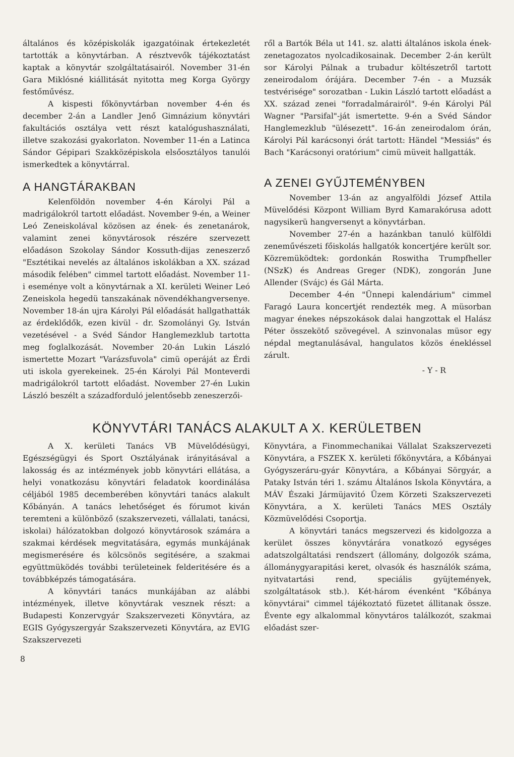általános és középiskolák igazgatóinak értekezletét tartották a könyvtárban. A résztvevők tájékoztatást kaptak a könyvtár szolgáltatásairól. November 31-én Gara Miklósné kiállitását nyitotta meg Korga György festőművész.
A kispesti főkönyvtárban november 4-én és december 2-án a Landler Jenő Gimnázium könyvtári fakultációs osztálya vett részt katalógushasználati, illetve szakozási gyakorlaton. November 11-én a Latinca Sándor Gépipari Szakközépiskola elsőosztályos tanulói ismerkedtek a könyvtárral.
A HANGTÁRAKBAN
Kelenföldön november 4-én Károlyi Pál a madrigálokról tartott előadást. November 9-én, a Weiner Leó Zeneiskolával közösen az ének- és zenetanárok, valamint zenei könyvtárosok részére szervezett előadáson Szokolay Sándor Kossuth-dijas zeneszerző "Esztétikai nevelés az általános iskolákban a XX. század második felében" cimmel tartott előadást. November 11-i eseménye volt a könyvtárnak a XI. kerületi Weiner Leó Zeneiskola hegedü tanszakának növendékhangversenye. November 18-án ujra Károlyi Pál előadását hallgathatták az érdeklődők, ezen kivül - dr. Szomolányi Gy. István vezetésével - a Svéd Sándor Hanglemezklub tartotta meg foglalkozását. November 20-án Lukin László ismertette Mozart "Varázsfuvola" cimü operáját az Érdi uti iskola gyerekeinek. 25-én Károlyi Pál Monteverdi madrigálokról tartott előadást. November 27-én Lukin László beszélt a századforduló jelentősebb zeneszerzői-
ről a Bartók Béla ut 141. sz. alatti általános iskola ének-zenetagozatos nyolcadikosainak. December 2-án került sor Károlyi Pálnak a trubadur költészetről tartott zeneirodalom órájára. December 7-én - a Muzsák testvérisége" sorozatban - Lukin László tartott előadást a XX. század zenei "forradalmárairól". 9-én Károlyi Pál Wagner "Parsifal"-ját ismertette. 9-én a Svéd Sándor Hanglemezklub "ülésezett". 16-án zeneirodalom órán, Károlyi Pál karácsonyi órát tartott: Händel "Messiás" és Bach "Karácsonyi oratórium" cimü müveit hallgatták.
A ZENEI GYŰJTEMÉNYBEN
November 13-án az angyalföldi József Attila Müvelődési Központ William Byrd Kamarakórusa adott nagysikerü hangversenyt a könyvtárban.
November 27-én a hazánkban tanuló külföldi zeneművészeti főiskolás hallgatók koncertjére került sor. Közremüködtek: gordonkán Roswitha Trumpfheller (NSzK) és Andreas Greger (NDK), zongorán June Allender (Svájc) és Gál Márta.
December 4-én "Ünnepi kalendárium" cimmel Faragó Laura koncertjét rendezték meg. A müsorban magyar énekes népszokások dalai hangzottak el Halász Péter összekötő szövegével. A szinvonalas müsor egy népdal megtanulásával, hangulatos közös énekléssel zárult.
- Y - R
KÖNYVTÁRI TANÁCS ALAKULT A X. KERÜLETBEN
A X. kerületi Tanács VB Müvelődésügyi, Egészségügyi és Sport Osztályának irányitásával a lakosság és az intézmények jobb könyvtári ellátása, a helyi vonatkozásu könyvtári feladatok koordinálása céljából 1985 decemberében könyvtári tanács alakult Kőbányán. A tanács lehetőséget és fórumot kiván teremteni a különböző (szakszervezeti, vállalati, tanácsi, iskolai) hálózatokban dolgozó könyvtárosok számára a szakmai kérdések megvitatására, egymás munkájának megismerésére és kölcsönös segitésére, a szakmai együttmüködés további területeinek felderitésére és a továbbképzés támogatására.
A könyvtári tanács munkájában az alábbi intézmények, illetve könyvtárak vesznek részt: a Budapesti Konzervgyár Szakszervezeti Könyvtára, az EGIS Gyógyszergyár Szakszervezeti Könyvtára, az EVIG Szakszervezeti
Könyvtára, a Finommechanikai Vállalat Szakszervezeti Könyvtára, a FSZEK X. kerületi főkönyvtára, a Kőbányai Gyógyszeráru-gyár Könyvtára, a Kőbányai Sörgyár, a Pataky István téri 1. számu Általános Iskola Könyvtára, a MÁV Északi Jármüjavitó Üzem Körzeti Szakszervezeti Könyvtára, a X. kerületi Tanács MES Osztály Közmüvelődési Csoportja.
A könyvtári tanács megszervezi és kidolgozza a kerület összes könyvtárára vonatkozó egységes adatszolgáltatási rendszert (állomány, dolgozók száma, állománygyarapitási keret, olvasók és használók száma, nyitvatartási rend, speciális gyüjtemények, szolgáltatások stb.). Két-három évenként "Kőbánya könyvtárai" cimmel tájékoztató füzetet állitanak össze. Évente egy alkalommal könyvtáros találkozót, szakmai előadást szer-
8